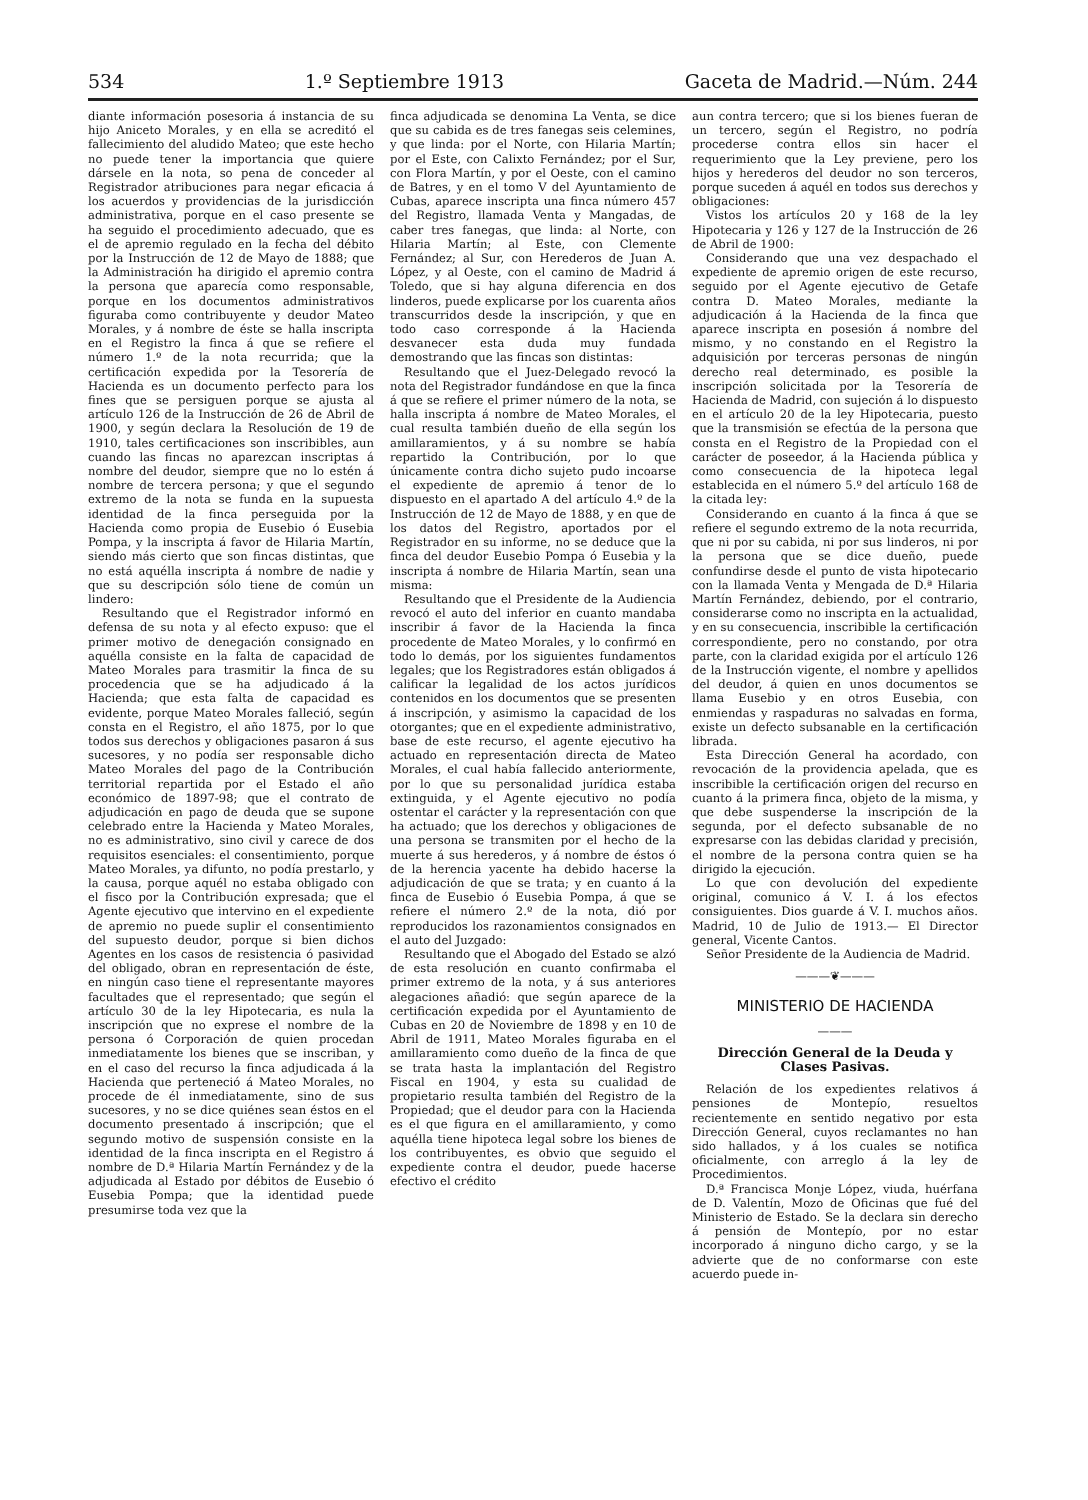534 1.º Septiembre 1913 Gaceta de Madrid.—Núm. 244
diante información posesoria á instancia de su hijo Aniceto Morales, y en ella se acreditó el fallecimiento del aludido Mateo; que este hecho no puede tener la importancia que quiere dársele en la nota, so pena de conceder al Registrador atribuciones para negar eficacia á los acuerdos y providencias de la jurisdicción administrativa, porque en el caso presente se ha seguido el procedimiento adecuado, que es el de apremio regulado en la fecha del débito por la Instrucción de 12 de Mayo de 1888; que la Administración ha dirigido el apremio contra la persona que aparecía como responsable, porque en los documentos administrativos figuraba como contribuyente y deudor Mateo Morales, y á nombre de éste se halla inscripta en el Registro la finca á que se refiere el número 1.º de la nota recurrida; que la certificación expedida por la Tesorería de Hacienda es un documento perfecto para los fines que se persiguen porque se ajusta al artículo 126 de la Instrucción de 26 de Abril de 1900, y según declara la Resolución de 19 de 1910, tales certificaciones son inscribibles, aun cuando las fincas no aparezcan inscriptas á nombre del deudor, siempre que no lo estén á nombre de tercera persona; y que el segundo extremo de la nota se funda en la supuesta identidad de la finca perseguida por la Hacienda como propia de Eusebio ó Eusebia Pompa, y la inscripta á favor de Hilaria Martín, siendo más cierto que son fincas distintas, que no está aquélla inscripta á nombre de nadie y que su descripción sólo tiene de común un lindero:
Resultando que el Registrador informó en defensa de su nota y al efecto expuso: que el primer motivo de denegación consignado en aquélla consiste en la falta de capacidad de Mateo Morales para trasmitir la finca de su procedencia que se ha adjudicado á la Hacienda; que esta falta de capacidad es evidente, porque Mateo Morales falleció, según consta en el Registro, el año 1875, por lo que todos sus derechos y obligaciones pasaron á sus sucesores, y no podía ser responsable dicho Mateo Morales del pago de la Contribución territorial repartida por el Estado el año económico de 1897-98; que el contrato de adjudicación en pago de deuda que se supone celebrado entre la Hacienda y Mateo Morales, no es administrativo, sino civil y carece de dos requisitos esenciales: el consentimiento, porque Mateo Morales, ya difunto, no podía prestarlo, y la causa, porque aquél no estaba obligado con el fisco por la Contribución expresada; que el Agente ejecutivo que intervino en el expediente de apremio no puede suplir el consentimiento del supuesto deudor, porque si bien dichos Agentes en los casos de resistencia ó pasividad del obligado, obran en representación de éste, en ningún caso tiene el representante mayores facultades que el representado; que según el artículo 30 de la ley Hipotecaria, es nula la inscripción que no exprese el nombre de la persona ó Corporación de quien procedan inmediatamente los bienes que se inscriban, y en el caso del recurso la finca adjudicada á la Hacienda que perteneció á Mateo Morales, no procede de él inmediatamente, sino de sus sucesores, y no se dice quiénes sean éstos en el documento presentado á inscripción; que el segundo motivo de suspensión consiste en la identidad de la finca inscripta en el Registro á nombre de D.ª Hilaria Martín Fernández y de la adjudicada al Estado por débitos de Eusebio ó Eusebia Pompa; que la identidad puede presumirse toda vez que la
finca adjudicada se denomina La Venta, se dice que su cabida es de tres fanegas seis celemines, y que linda: por el Norte, con Hilaria Martín; por el Este, con Calixto Fernández; por el Sur, con Flora Martín, y por el Oeste, con el camino de Batres, y en el tomo V del Ayuntamiento de Cubas, aparece inscripta una finca número 457 del Registro, llamada Venta y Mangadas, de caber tres fanegas, que linda: al Norte, con Hilaria Martín; al Este, con Clemente Fernández; al Sur, con Herederos de Juan A. López, y al Oeste, con el camino de Madrid á Toledo, que si hay alguna diferencia en dos linderos, puede explicarse por los cuarenta años transcurridos desde la inscripción, y que en todo caso corresponde á la Hacienda desvanecer esta duda muy fundada demostrando que las fincas son distintas:
Resultando que el Juez-Delegado revocó la nota del Registrador fundándose en que la finca á que se refiere el primer número de la nota, se halla inscripta á nombre de Mateo Morales, el cual resulta también dueño de ella según los amillaramientos, y á su nombre se había repartido la Contribución, por lo que únicamente contra dicho sujeto pudo incoarse el expediente de apremio á tenor de lo dispuesto en el apartado A del artículo 4.º de la Instrucción de 12 de Mayo de 1888, y en que de los datos del Registro, aportados por el Registrador en su informe, no se deduce que la finca del deudor Eusebio Pompa ó Eusebia y la inscripta á nombre de Hilaria Martín, sean una misma:
Resultando que el Presidente de la Audiencia revocó el auto del inferior en cuanto mandaba inscribir á favor de la Hacienda la finca procedente de Mateo Morales, y lo confirmó en todo lo demás, por los siguientes fundamentos legales; que los Registradores están obligados á calificar la legalidad de los actos jurídicos contenidos en los documentos que se presenten á inscripción, y asimismo la capacidad de los otorgantes; que en el expediente administrativo, base de este recurso, el agente ejecutivo ha actuado en representación directa de Mateo Morales, el cual había fallecido anteriormente, por lo que su personalidad jurídica estaba extinguida, y el Agente ejecutivo no podía ostentar el carácter y la representación con que ha actuado; que los derechos y obligaciones de una persona se transmiten por el hecho de la muerte á sus herederos, y á nombre de éstos ó de la herencia yacente ha debido hacerse la adjudicación de que se trata; y en cuanto á la finca de Eusebio ó Eusebia Pompa, á que se refiere el número 2.º de la nota, dió por reproducidos los razonamientos consignados en el auto del Juzgado:
Resultando que el Abogado del Estado se alzó de esta resolución en cuanto confirmaba el primer extremo de la nota, y á sus anteriores alegaciones añadió: que según aparece de la certificación expedida por el Ayuntamiento de Cubas en 20 de Noviembre de 1898 y en 10 de Abril de 1911, Mateo Morales figuraba en el amillaramiento como dueño de la finca de que se trata hasta la implantación del Registro Fiscal en 1904, y esta su cualidad de propietario resulta también del Registro de la Propiedad; que el deudor para con la Hacienda es el que figura en el amillaramiento, y como aquélla tiene hipoteca legal sobre los bienes de los contribuyentes, es obvio que seguido el expediente contra el deudor, puede hacerse efectivo el crédito
aun contra tercero; que si los bienes fueran de un tercero, según el Registro, no podría procederse contra ellos sin hacer el requerimiento que la Ley previene, pero los hijos y herederos del deudor no son terceros, porque suceden á aquél en todos sus derechos y obligaciones:
Vistos los artículos 20 y 168 de la ley Hipotecaria y 126 y 127 de la Instrucción de 26 de Abril de 1900:
Considerando que una vez despachado el expediente de apremio origen de este recurso, seguido por el Agente ejecutivo de Getafe contra D. Mateo Morales, mediante la adjudicación á la Hacienda de la finca que aparece inscripta en posesión á nombre del mismo, y no constando en el Registro la adquisición por terceras personas de ningún derecho real determinado, es posible la inscripción solicitada por la Tesorería de Hacienda de Madrid, con sujeción á lo dispuesto en el artículo 20 de la ley Hipotecaria, puesto que la transmisión se efectúa de la persona que consta en el Registro de la Propiedad con el carácter de poseedor, á la Hacienda pública y como consecuencia de la hipoteca legal establecida en el número 5.º del artículo 168 de la citada ley:
Considerando en cuanto á la finca á que se refiere el segundo extremo de la nota recurrida, que ni por su cabida, ni por sus linderos, ni por la persona que se dice dueño, puede confundirse desde el punto de vista hipotecario con la llamada Venta y Mengada de D.ª Hilaria Martín Fernández, debiendo, por el contrario, considerarse como no inscripta en la actualidad, y en su consecuencia, inscribible la certificación correspondiente, pero no constando, por otra parte, con la claridad exigida por el artículo 126 de la Instrucción vigente, el nombre y apellidos del deudor, á quien en unos documentos se llama Eusebio y en otros Eusebia, con enmiendas y raspaduras no salvadas en forma, existe un defecto subsanable en la certificación librada.
Esta Dirección General ha acordado, con revocación de la providencia apelada, que es inscribible la certificación origen del recurso en cuanto á la primera finca, objeto de la misma, y que debe suspenderse la inscripción de la segunda, por el defecto subsanable de no expresarse con las debidas claridad y precisión, el nombre de la persona contra quien se ha dirigido la ejecución.
Lo que con devolución del expediente original, comunico á V. I. á los efectos consiguientes. Dios guarde á V. I. muchos años. Madrid, 10 de Julio de 1913.— El Director general, Vicente Cantos.
Señor Presidente de la Audiencia de Madrid.
———❦———
MINISTERIO DE HACIENDA
———
Dirección General de la Deuda y Clases Pasivas.
Relación de los expedientes relativos á pensiones de Montepío, resueltos recientemente en sentido negativo por esta Dirección General, cuyos reclamantes no han sido hallados, y á los cuales se notifica oficialmente, con arreglo á la ley de Procedimientos.
D.ª Francisca Monje López, viuda, huérfana de D. Valentín, Mozo de Oficinas que fué del Ministerio de Estado. Se la declara sin derecho á pensión de Montepío, por no estar incorporado á ninguno dicho cargo, y se la advierte que de no conformarse con este acuerdo puede in-